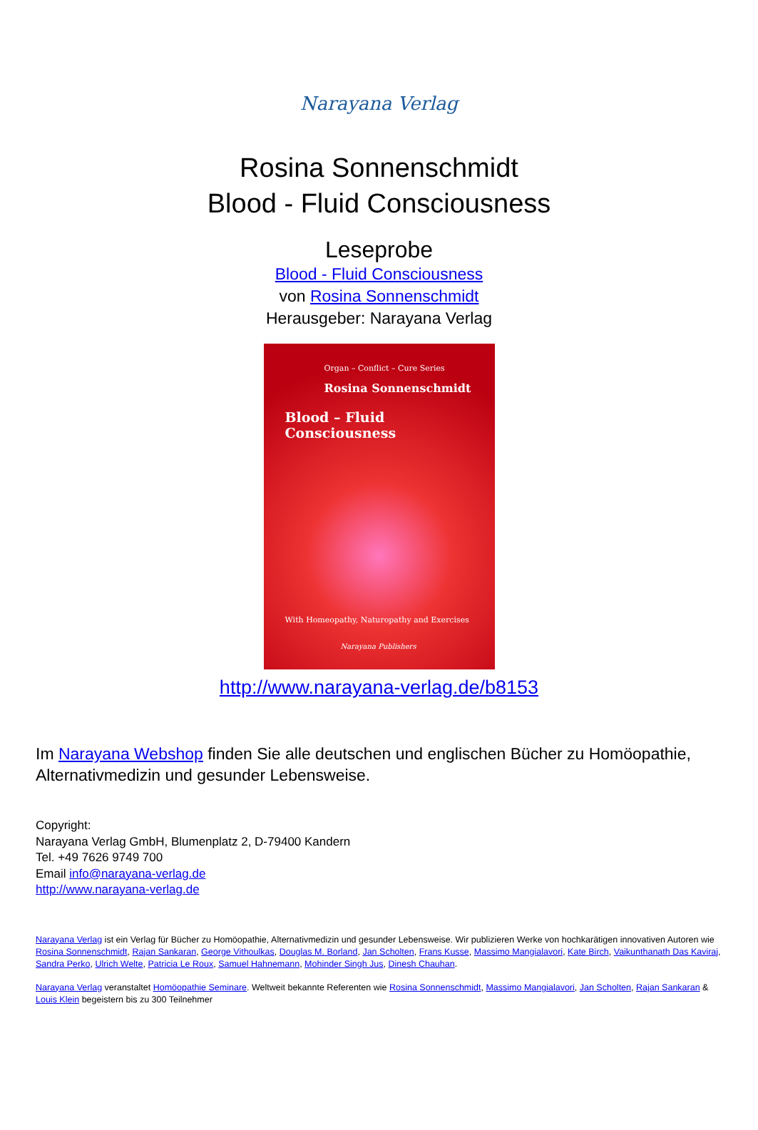Narayana Verlag
Rosina Sonnenschmidt
Blood - Fluid Consciousness
Leseprobe
Blood - Fluid Consciousness
von Rosina Sonnenschmidt
Herausgeber: Narayana Verlag
Organ – Conflict – Cure Series
Rosina Sonnenschmidt
Blood – Fluid Consciousness
With Homeopathy, Naturopathy and Exercises
Narayana Publishers
http://www.narayana-verlag.de/b8153
Im Narayana Webshop finden Sie alle deutschen und englischen Bücher zu Homöopathie, Alternativmedizin und gesunder Lebensweise.
Copyright:
Narayana Verlag GmbH, Blumenplatz 2, D-79400 Kandern
Tel. +49 7626 9749 700
Email info@narayana-verlag.de
http://www.narayana-verlag.de
Narayana Verlag ist ein Verlag für Bücher zu Homöopathie, Alternativmedizin und gesunder Lebensweise. Wir publizieren Werke von hochkarätigen innovativen Autoren wie Rosina Sonnenschmidt, Rajan Sankaran, George Vithoulkas, Douglas M. Borland, Jan Scholten, Frans Kusse, Massimo Mangialavori, Kate Birch, Vaikunthanath Das Kaviraj, Sandra Perko, Ulrich Welte, Patricia Le Roux, Samuel Hahnemann, Mohinder Singh Jus, Dinesh Chauhan.
Narayana Verlag veranstaltet Homöopathie Seminare. Weltweit bekannte Referenten wie Rosina Sonnenschmidt, Massimo Mangialavori, Jan Scholten, Rajan Sankaran & Louis Klein begeistern bis zu 300 Teilnehmer